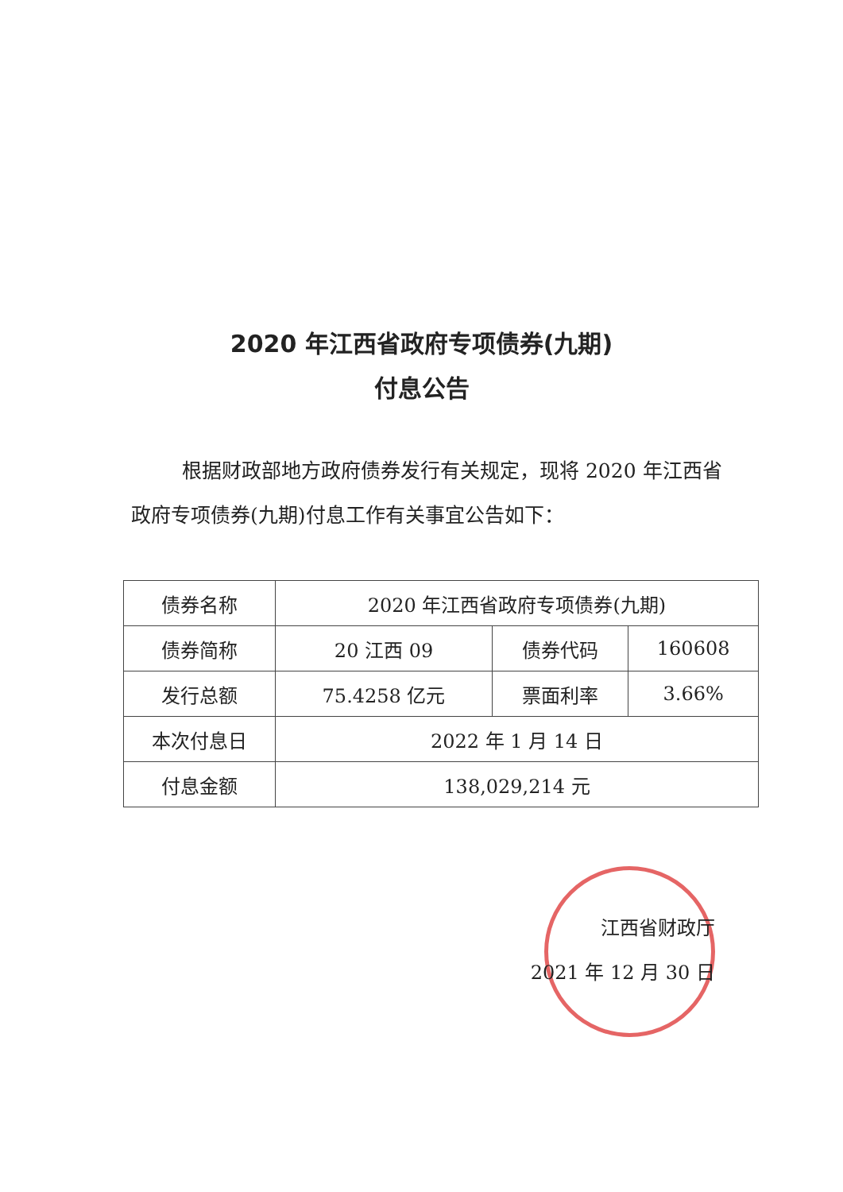2020 年江西省政府专项债券(九期)
付息公告
根据财政部地方政府债券发行有关规定，现将 2020 年江西省政府专项债券(九期)付息工作有关事宜公告如下：
| 债券名称 | 2020 年江西省政府专项债券(九期) | | |
| 债券简称 | 20 江西 09 | 债券代码 | 160608 |
| 发行总额 | 75.4258 亿元 | 票面利率 | 3.66% |
| 本次付息日 | 2022 年 1 月 14 日 | | |
| 付息金额 | 138,029,214 元 | | |
江西省财政厅
2021 年 12 月 30 日